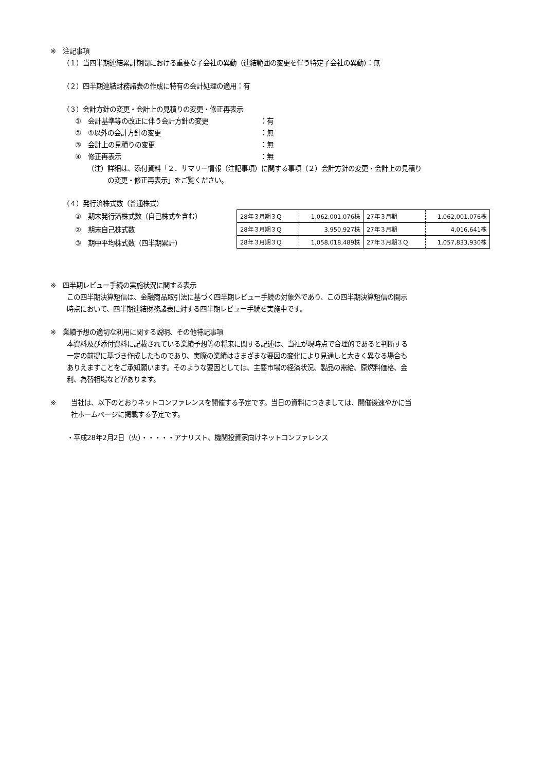※　注記事項
（１）当四半期連結累計期間における重要な子会社の異動（連結範囲の変更を伴う特定子会社の異動）：無
（２）四半期連結財務諸表の作成に特有の会計処理の適用：有
（３）会計方針の変更・会計上の見積りの変更・修正再表示
①　会計基準等の改正に伴う会計方針の変更 ：有
②　①以外の会計方針の変更 ：無
③　会計上の見積りの変更 ：無
④　修正再表示 ：無
（注）詳細は、添付資料「２．サマリー情報（注記事項）に関する事項（２）会計方針の変更・会計上の見積り
　　　の変更・修正再表示」をご覧ください。
（４）発行済株式数（普通株式）
①　期末発行済株式数（自己株式を含む）
②　期末自己株式数
③　期中平均株式数（四半期累計）
| 28年３月期３Ｑ | 1,062,001,076株 | 27年３月期 | 1,062,001,076株 |
| 28年３月期３Ｑ | 3,950,927株 | 27年３月期 | 4,016,641株 |
| 28年３月期３Ｑ | 1,058,018,489株 | 27年３月期３Ｑ | 1,057,833,930株 |
※　四半期レビュー手続の実施状況に関する表示
この四半期決算短信は、金融商品取引法に基づく四半期レビュー手続の対象外であり、この四半期決算短信の開示
時点において、四半期連結財務諸表に対する四半期レビュー手続を実施中です。
※　業績予想の適切な利用に関する説明、その他特記事項
本資料及び添付資料に記載されている業績予想等の将来に関する記述は、当社が現時点で合理的であると判断する
一定の前提に基づき作成したものであり、実際の業績はさまざまな要因の変化により見通しと大きく異なる場合も
ありえますことをご承知願います。そのような要因としては、主要市場の経済状況、製品の需給、原燃料価格、金
利、為替相場などがあります。
※ 当社は、以下のとおりネットコンファレンスを開催する予定です。当日の資料につきましては、開催後速やかに当
社ホームページに掲載する予定です。
・平成28年2月2日（火）・・・・・アナリスト、機関投資家向けネットコンファレンス